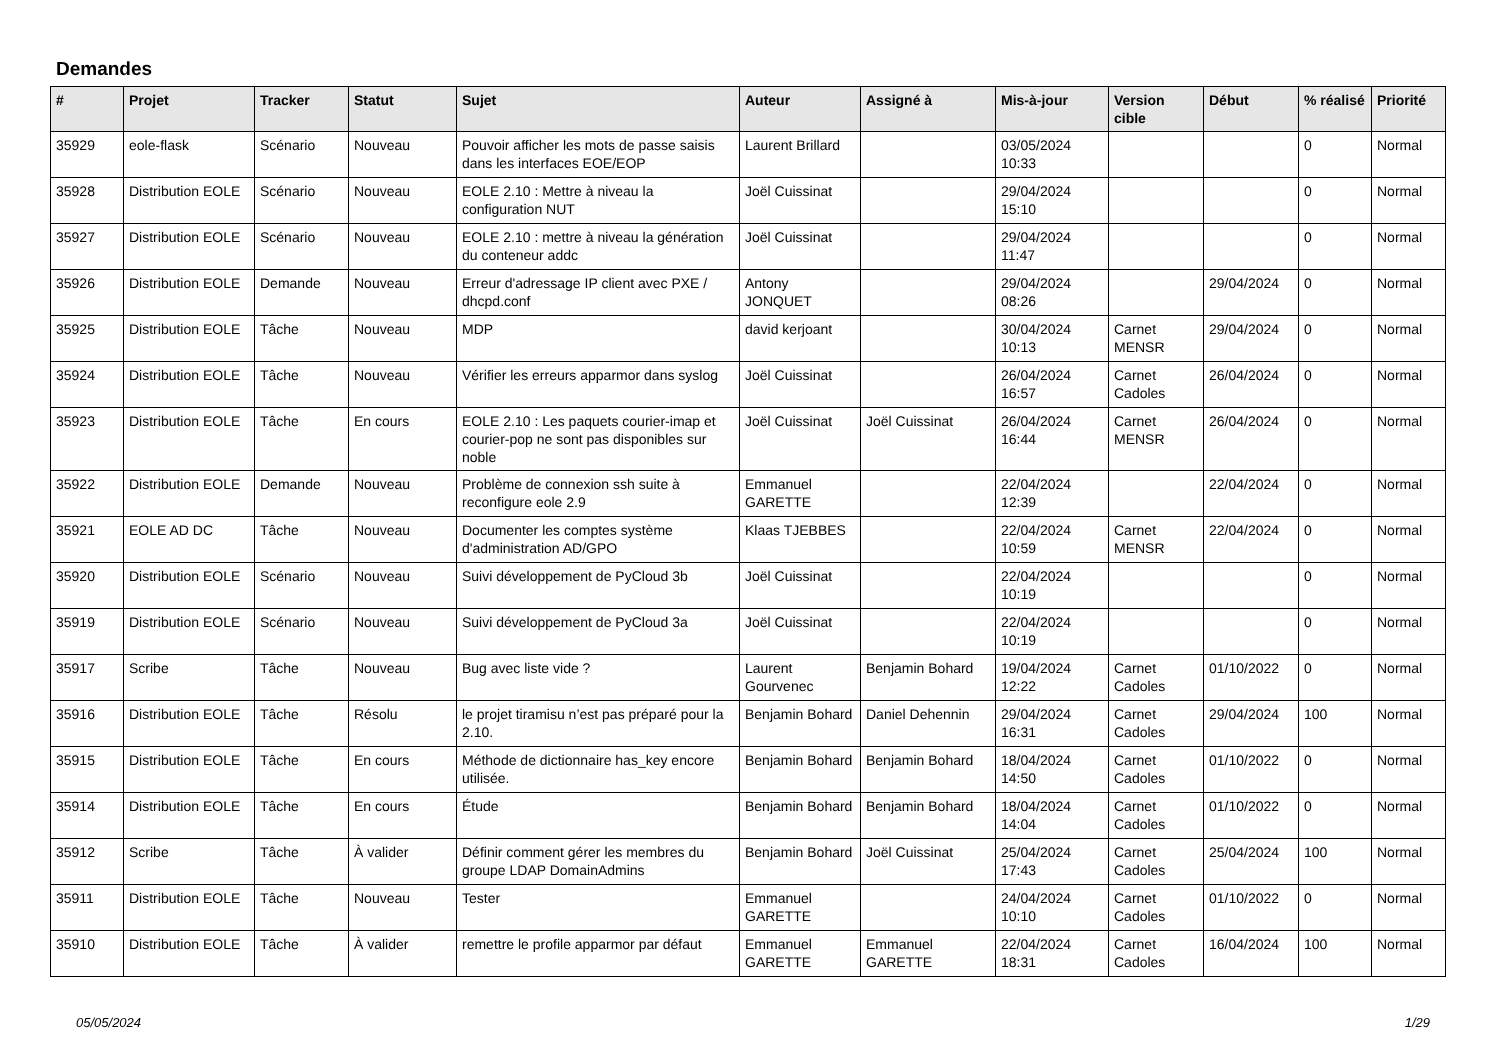Demandes
| # | Projet | Tracker | Statut | Sujet | Auteur | Assigné à | Mis-à-jour | Version cible | Début | % réalisé | Priorité |
| --- | --- | --- | --- | --- | --- | --- | --- | --- | --- | --- | --- |
| 35929 | eole-flask | Scénario | Nouveau | Pouvoir afficher les mots de passe saisis dans les interfaces EOE/EOP | Laurent Brillard | | 03/05/2024 10:33 | | | 0 | Normal |
| 35928 | Distribution EOLE | Scénario | Nouveau | EOLE 2.10 : Mettre à niveau la configuration NUT | Joël Cuissinat | | 29/04/2024 15:10 | | | 0 | Normal |
| 35927 | Distribution EOLE | Scénario | Nouveau | EOLE 2.10 : mettre à niveau la génération du conteneur addc | Joël Cuissinat | | 29/04/2024 11:47 | | | 0 | Normal |
| 35926 | Distribution EOLE | Demande | Nouveau | Erreur d'adressage IP client avec PXE / dhcpd.conf | Antony JONQUET | | 29/04/2024 08:26 | | 29/04/2024 | 0 | Normal |
| 35925 | Distribution EOLE | Tâche | Nouveau | MDP | david kerjoant | | 30/04/2024 10:13 | Carnet MENSR | 29/04/2024 | 0 | Normal |
| 35924 | Distribution EOLE | Tâche | Nouveau | Vérifier les erreurs apparmor dans syslog | Joël Cuissinat | | 26/04/2024 16:57 | Carnet Cadoles | 26/04/2024 | 0 | Normal |
| 35923 | Distribution EOLE | Tâche | En cours | EOLE 2.10 : Les paquets courier-imap et courier-pop ne sont pas disponibles sur noble | Joël Cuissinat | Joël Cuissinat | 26/04/2024 16:44 | Carnet MENSR | 26/04/2024 | 0 | Normal |
| 35922 | Distribution EOLE | Demande | Nouveau | Problème de connexion ssh suite à reconfigure eole 2.9 | Emmanuel GARETTE | | 22/04/2024 12:39 | | 22/04/2024 | 0 | Normal |
| 35921 | EOLE AD DC | Tâche | Nouveau | Documenter les comptes système d'administration AD/GPO | Klaas TJEBBES | | 22/04/2024 10:59 | Carnet MENSR | 22/04/2024 | 0 | Normal |
| 35920 | Distribution EOLE | Scénario | Nouveau | Suivi développement de PyCloud 3b | Joël Cuissinat | | 22/04/2024 10:19 | | | 0 | Normal |
| 35919 | Distribution EOLE | Scénario | Nouveau | Suivi développement de PyCloud 3a | Joël Cuissinat | | 22/04/2024 10:19 | | | 0 | Normal |
| 35917 | Scribe | Tâche | Nouveau | Bug avec liste vide ? | Laurent Gourvenec | Benjamin Bohard | 19/04/2024 12:22 | Carnet Cadoles | 01/10/2022 | 0 | Normal |
| 35916 | Distribution EOLE | Tâche | Résolu | le projet tiramisu n’est pas préparé pour la 2.10. | Benjamin Bohard | Daniel Dehennin | 29/04/2024 16:31 | Carnet Cadoles | 29/04/2024 | 100 | Normal |
| 35915 | Distribution EOLE | Tâche | En cours | Méthode de dictionnaire has_key encore utilisée. | Benjamin Bohard | Benjamin Bohard | 18/04/2024 14:50 | Carnet Cadoles | 01/10/2022 | 0 | Normal |
| 35914 | Distribution EOLE | Tâche | En cours | Étude | Benjamin Bohard | Benjamin Bohard | 18/04/2024 14:04 | Carnet Cadoles | 01/10/2022 | 0 | Normal |
| 35912 | Scribe | Tâche | À valider | Définir comment gérer les membres du groupe LDAP DomainAdmins | Benjamin Bohard | Joël Cuissinat | 25/04/2024 17:43 | Carnet Cadoles | 25/04/2024 | 100 | Normal |
| 35911 | Distribution EOLE | Tâche | Nouveau | Tester | Emmanuel GARETTE | | 24/04/2024 10:10 | Carnet Cadoles | 01/10/2022 | 0 | Normal |
| 35910 | Distribution EOLE | Tâche | À valider | remettre le profile apparmor par défaut | Emmanuel GARETTE | Emmanuel GARETTE | 22/04/2024 18:31 | Carnet Cadoles | 16/04/2024 | 100 | Normal |
05/05/2024 1/29